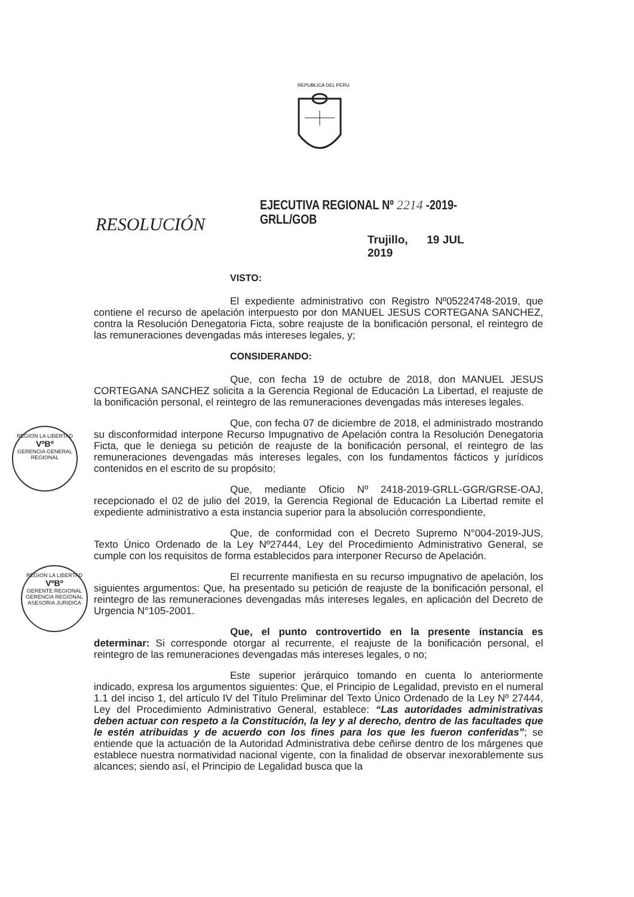REPUBLICA DEL PERU
EJECUTIVA REGIONAL Nº 2214 -2019-GRLL/GOB
RESOLUCIÓN
Trujillo, 19 JUL 2019
REGION LA LIBERTAD
VºBº
GERENCIA GENERAL REGIONAL
REGION LA LIBERTAD
VºBº
GERENTE REGIONAL
GERENCIA REGIONAL ASESORIA JURIDICA
VISTO:
El expediente administrativo con Registro Nº05224748-2019, que contiene el recurso de apelación interpuesto por don MANUEL JESUS CORTEGANA SANCHEZ, contra la Resolución Denegatoria Ficta, sobre reajuste de la bonificación personal, el reintegro de las remuneraciones devengadas más intereses legales, y;
CONSIDERANDO:
Que, con fecha 19 de octubre de 2018, don MANUEL JESUS CORTEGANA SANCHEZ solicita a la Gerencia Regional de Educación La Libertad, el reajuste de la bonificación personal, el reintegro de las remuneraciones devengadas más intereses legales.
Que, con fecha 07 de diciembre de 2018, el administrado mostrando su disconformidad interpone Recurso Impugnativo de Apelación contra la Resolución Denegatoria Ficta, que le deniega su petición de reajuste de la bonificación personal, el reintegro de las remuneraciones devengadas más intereses legales, con los fundamentos fácticos y jurídicos contenidos en el escrito de su propósito;
Que, mediante Oficio Nº 2418-2019-GRLL-GGR/GRSE-OAJ, recepcionado el 02 de julio del 2019, la Gerencia Regional de Educación La Libertad remite el expediente administrativo a esta instancia superior para la absolución correspondiente,
Que, de conformidad con el Decreto Supremo N°004-2019-JUS, Texto Único Ordenado de la Ley Nº27444, Ley del Procedimiento Administrativo General, se cumple con los requisitos de forma establecidos para interponer Recurso de Apelación.
El recurrente manifiesta en su recurso impugnativo de apelación, los siguientes argumentos: Que, ha presentado su petición de reajuste de la bonificación personal, el reintegro de las remuneraciones devengadas más intereses legales, en aplicación del Decreto de Urgencia N°105-2001.
Que, el punto controvertido en la presente instancia es determinar: Si corresponde otorgar al recurrente, el reajuste de la bonificación personal, el reintegro de las remuneraciones devengadas más intereses legales, o no;
Este superior jerárquico tomando en cuenta lo anteriormente indicado, expresa los argumentos siguientes: Que, el Principio de Legalidad, previsto en el numeral 1.1 del inciso 1, del artículo IV del Título Preliminar del Texto Único Ordenado de la Ley Nº 27444, Ley del Procedimiento Administrativo General, establece: “Las autoridades administrativas deben actuar con respeto a la Constitución, la ley y al derecho, dentro de las facultades que le estén atribuidas y de acuerdo con los fines para los que les fueron conferidas”; se entiende que la actuación de la Autoridad Administrativa debe ceñirse dentro de los márgenes que establece nuestra normatividad nacional vigente, con la finalidad de observar inexorablemente sus alcances; siendo así, el Principio de Legalidad busca que la